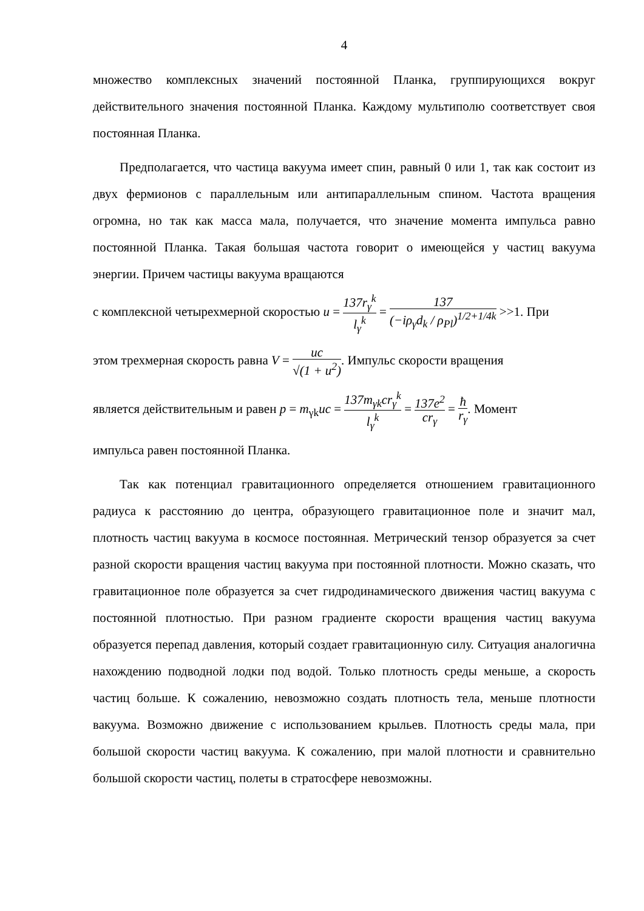4
множество комплексных значений постоянной Планка, группирующихся вокруг действительного значения постоянной Планка. Каждому мультиполю соответствует своя постоянная Планка.
Предполагается, что частица вакуума имеет спин, равный 0 или 1, так как состоит из двух фермионов с параллельным или антипараллельным спином. Частота вращения огромна, но так как масса мала, получается, что значение момента импульса равно постоянной Планка. Такая большая частота говорит о имеющейся у частиц вакуума энергии. Причем частицы вакуума вращаются
с комплексной четырехмерной скоростью u = 137r<sub>γ</sub><sup>k</sup> l<sub>γ</sub><sup>k</sup> = 137 (−iρ<sub>γ</sub>d<sub>k</sub> / ρ<sub>Pl</sub>)<sup>1/2+1/4k</sup> >>1. При
этом трехмерная скорость равна V = uc √(1 + u<sup>2</sup>). Импульс скорости вращения
является действительным и равен p = m<sub>γk</sub>uc = 137m<sub>γk</sub>cr<sub>γ</sub><sup>k</sup> l<sub>γ</sub><sup>k</sup> = 137e<sup>2</sup> cr<sub>γ</sub> = ħ r<sub>γ</sub>. Момент
импульса равен постоянной Планка.
Так как потенциал гравитационного определяется отношением гравитационного радиуса к расстоянию до центра, образующего гравитационное поле и значит мал, плотность частиц вакуума в космосе постоянная. Метрический тензор образуется за счет разной скорости вращения частиц вакуума при постоянной плотности. Можно сказать, что гравитационное поле образуется за счет гидродинамического движения частиц вакуума с постоянной плотностью. При разном градиенте скорости вращения частиц вакуума образуется перепад давления, который создает гравитационную силу. Ситуация аналогична нахождению подводной лодки под водой. Только плотность среды меньше, а скорость частиц больше. К сожалению, невозможно создать плотность тела, меньше плотности вакуума. Возможно движение с использованием крыльев. Плотность среды мала, при большой скорости частиц вакуума. К сожалению, при малой плотности и сравнительно большой скорости частиц, полеты в стратосфере невозможны.